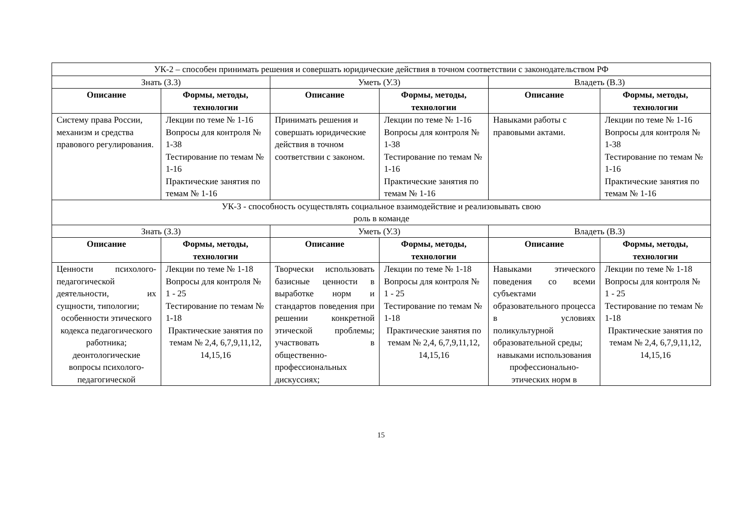| УК-2 – способен принимать решения и совершать юридические действия в точном соответствии с законодательством РФ | | | | | |
| Знать (З.3) | | Уметь (У.3) | | Владеть (В.3) | |
| Описание | Формы, методы, технологии | Описание | Формы, методы, технологии | Описание | Формы, методы, технологии |
| Систему права России, механизм и средства правового регулирования. | Лекции по теме № 1-16 Вопросы для контроля № 1-38 Тестирование по темам № 1-16 Практические занятия по темам № 1-16 | Принимать решения и совершать юридические действия в точном соответствии с законом. | Лекции по теме № 1-16 Вопросы для контроля № 1-38 Тестирование по темам № 1-16 Практические занятия по темам № 1-16 | Навыками работы с правовыми актами. | Лекции по теме № 1-16 Вопросы для контроля № 1-38 Тестирование по темам № 1-16 Практические занятия по темам № 1-16 |
| УК-3 - способность осуществлять социальное взаимодействие и реализовывать свою роль в команде | | | | | |
| Знать (З.3) | | Уметь (У.3) | | Владеть (В.3) | |
| Описание | Формы, методы, технологии | Описание | Формы, методы, технологии | Описание | Формы, методы, технологии |
| Ценности психолого-педагогической деятельности, их сущности, типологии; особенности этического кодекса педагогического работника; деонтологические вопросы психолого-педагогической | Лекции по теме № 1-18 Вопросы для контроля № 1 - 25 Тестирование по темам № 1-18 Практические занятия по темам № 2,4, 6,7,9,11,12, 14,15,16 | Творчески использовать базисные ценности в выработке норм и стандартов поведения при решении конкретной этической проблемы; участвовать в общественно-профессиональных дискуссиях; | Лекции по теме № 1-18 Вопросы для контроля № 1 - 25 Тестирование по темам № 1-18 Практические занятия по темам № 2,4, 6,7,9,11,12, 14,15,16 | Навыками этического поведения со всеми субъектами образовательного процесса в условиях поликультурной образовательной среды; навыками использования профессионально-этических норм в | Лекции по теме № 1-18 Вопросы для контроля № 1 - 25 Тестирование по темам № 1-18 Практические занятия по темам № 2,4, 6,7,9,11,12, 14,15,16 |
15